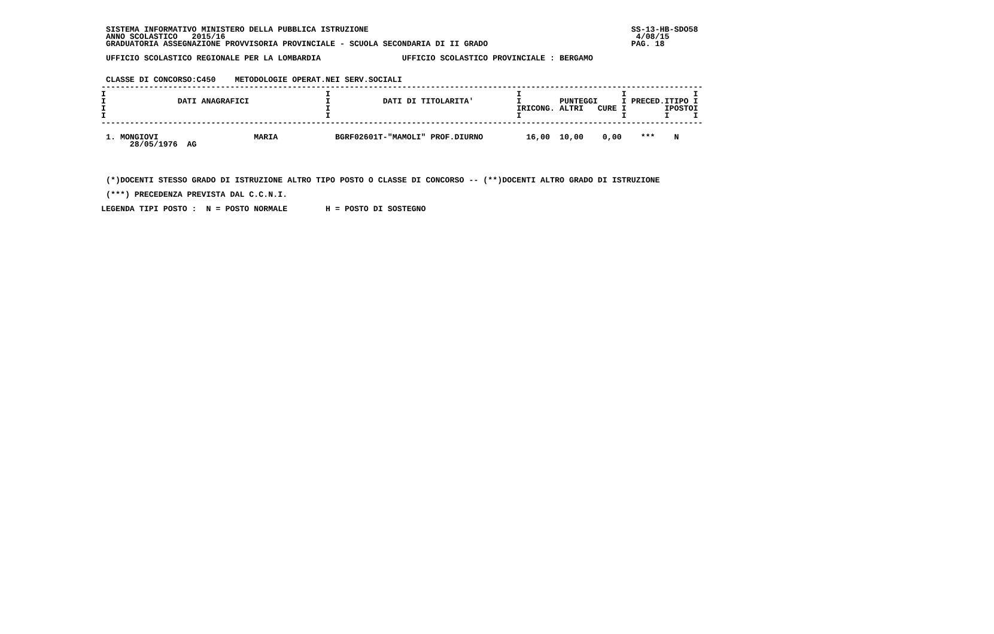SISTEMA INFORMATIVO MINISTERO DELLA PUBBLICA ISTRUZIONE                                                       SS-13-HB-SDO58
  ANNO SCOLASTICO   2015/16                                                                                      4/08/15
  GRADUATORIA ASSEGNAZIONE PROVVISORIA PROVINCIALE - SCUOLA SECONDARIA DI II GRADO                              PAG. 18

  UFFICIO SCOLASTICO REGIONALE PER LA LOMBARDIA                 UFFICIO SCOLASTICO PROVINCIALE : BERGAMO


  CLASSE DI CONCORSO:C450    METODOLOGIE OPERAT.NEI SERV.SOCIALI
 ------------------------------------------------------------------------------------------------------------------------------
 I                                              I                                       I                     I              I
 I               DATI ANAGRAFICI                I           DATI DI TITOLARITA'         I        PUNTEGGI     I PRECED.ITIPO I
 I                                              I                                       IRICONG. ALTRI   CURE I        IPOSTOI
 I                                              I                                       I                     I        I     I
 ------------------------------------------------------------------------------------------------------------------------------

  1. MONGIOVI                    MARIA            BGRF02601T-"MAMOLI" PROF.DIURNO         16,00  10,00    0,00    ***    N
       28/05/1976  AG




  (*)DOCENTI STESSO GRADO DI ISTRUZIONE ALTRO TIPO POSTO O CLASSE DI CONCORSO -- (**)DOCENTI ALTRO GRADO DI ISTRUZIONE

  (***) PRECEDENZA PREVISTA DAL C.C.N.I.

 LEGENDA TIPI POSTO :  N = POSTO NORMALE        H = POSTO DI SOSTEGNO